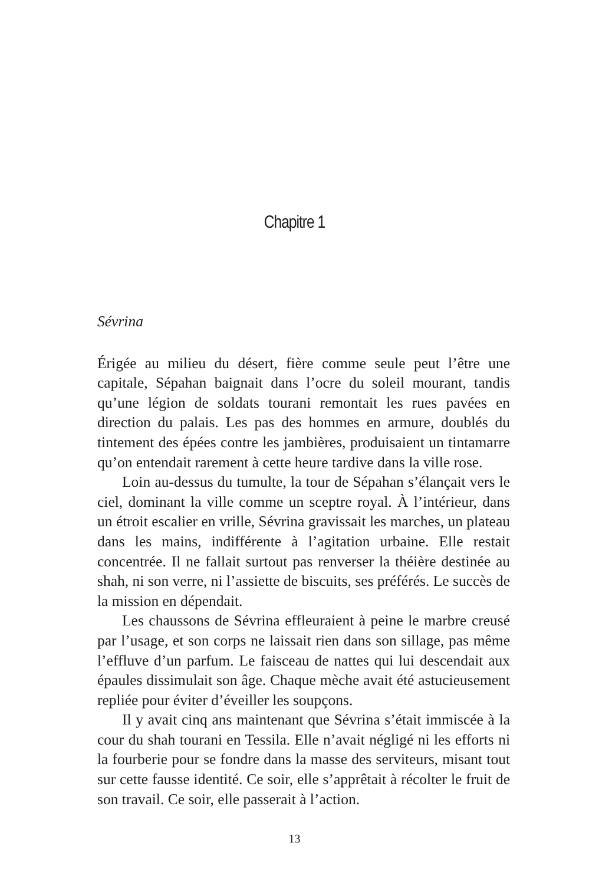Chapitre 1
Sévrina
Érigée au milieu du désert, fière comme seule peut l’être une capitale, Sépahan baignait dans l’ocre du soleil mourant, tandis qu’une légion de soldats tourani remontait les rues pavées en direction du palais. Les pas des hommes en armure, doublés du tintement des épées contre les jambières, produisaient un tintamarre qu’on entendait rarement à cette heure tardive dans la ville rose.
Loin au-dessus du tumulte, la tour de Sépahan s’élançait vers le ciel, dominant la ville comme un sceptre royal. À l’intérieur, dans un étroit escalier en vrille, Sévrina gravissait les marches, un plateau dans les mains, indifférente à l’agitation urbaine. Elle restait concentrée. Il ne fallait surtout pas renverser la théière destinée au shah, ni son verre, ni l’assiette de biscuits, ses préférés. Le succès de la mission en dépendait.
Les chaussons de Sévrina effleuraient à peine le marbre creusé par l’usage, et son corps ne laissait rien dans son sillage, pas même l’effluve d’un parfum. Le faisceau de nattes qui lui descendait aux épaules dissimulait son âge. Chaque mèche avait été astucieusement repliée pour éviter d’éveiller les soupçons.
Il y avait cinq ans maintenant que Sévrina s’était immiscée à la cour du shah tourani en Tessila. Elle n’avait négligé ni les efforts ni la fourberie pour se fondre dans la masse des serviteurs, misant tout sur cette fausse identité. Ce soir, elle s’apprêtait à récolter le fruit de son travail. Ce soir, elle passerait à l’action.
13